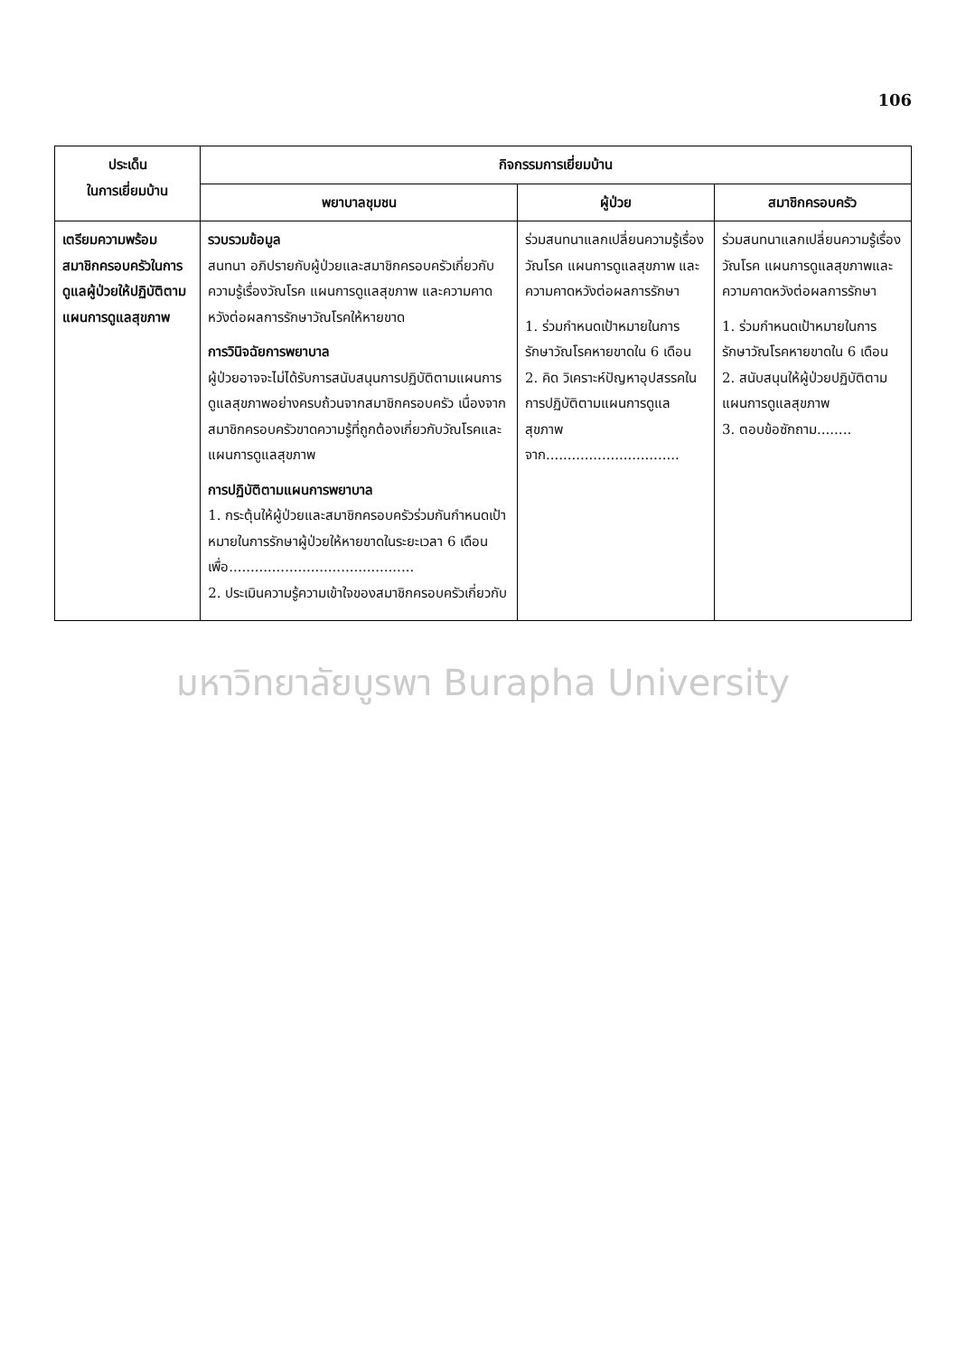106
| ประเด็น ในการเยี่ยมบ้าน | กิจกรรมการเยี่ยมบ้าน | | |
| --- | --- | --- | --- |
| | พยาบาลชุมชน | ผู้ป่วย | สมาชิกครอบครัว |
| เตรียมความพร้อมสมาชิกครอบครัวในการดูแลผู้ป่วยให้ปฏิบัติตามแผนการดูแลสุขภาพ | รวบรวมข้อมูล สนทนา อภิปรายกับผู้ป่วยและสมาชิกครอบครัวเกี่ยวกับความรู้เรื่องวัณโรค แผนการดูแลสุขภาพ และความคาดหวังต่อผลการรักษาวัณโรคให้หายขาด การวินิจฉัยการพยาบาล ผู้ป่วยอาจจะไม่ได้รับการสนับสนุนการปฏิบัติตามแผนการดูแลสุขภาพอย่างครบถ้วนจากสมาชิกครอบครัว เนื่องจากสมาชิกครอบครัวขาดความรู้ที่ถูกต้องเกี่ยวกับวัณโรคและแผนการดูแลสุขภาพ การปฏิบัติตามแผนการพยาบาล 1. กระตุ้นให้ผู้ป่วยและสมาชิกครอบครัวร่วมกันกำหนดเป้าหมายในการรักษาผู้ป่วยให้หายขาดในระยะเวลา 6 เดือน เพื่อ........................................... 2. ประเมินความรู้ความเข้าใจของสมาชิกครอบครัวเกี่ยวกับ | ร่วมสนทนาแลกเปลี่ยนความรู้เรื่องวัณโรค แผนการดูแลสุขภาพ และความคาดหวังต่อผลการรักษา 1. ร่วมกำหนดเป้าหมายในการรักษาวัณโรคหายขาดใน 6 เดือน 2. คิด วิเคราะห์ปัญหาอุปสรรคในการปฏิบัติตามแผนการดูแลสุขภาพ จาก............................... | ร่วมสนทนาแลกเปลี่ยนความรู้เรื่องวัณโรค แผนการดูแลสุขภาพและความคาดหวังต่อผลการรักษา 1. ร่วมกำหนดเป้าหมายในการรักษาวัณโรคหายขาดใน 6 เดือน 2. สนับสนุนให้ผู้ป่วยปฏิบัติตามแผนการดูแลสุขภาพ 3. ตอบข้อซักถาม........ |
มหาวิทยาลัยบูรพา Burapha University